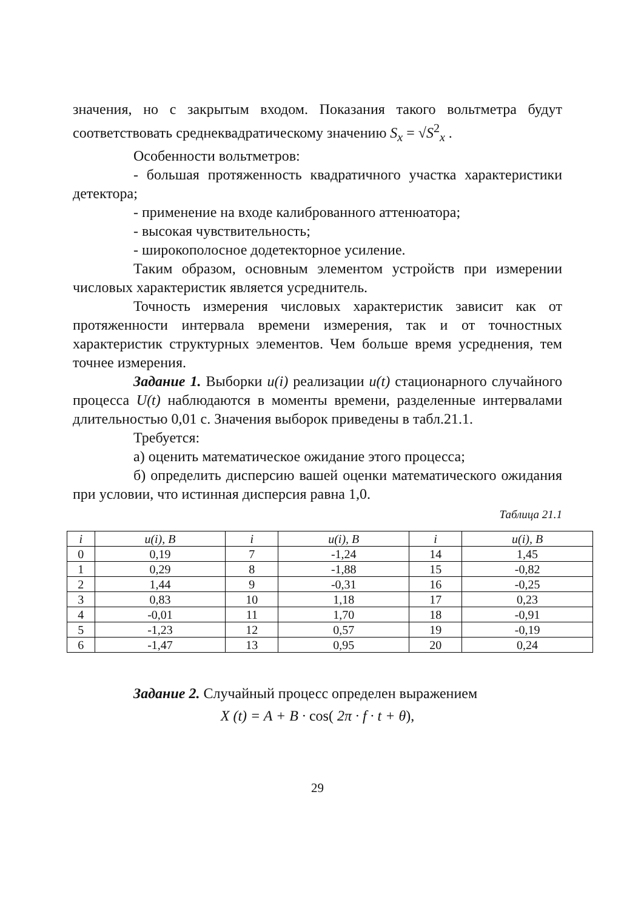значения, но с закрытым входом. Показания такого вольтметра будут соответствовать среднеквадратическому значению S<sub>x</sub> = √S<sup>2</sup><sub>x</sub> .
Особенности вольтметров:
- большая протяженность квадратичного участка характеристики детектора;
- применение на входе калиброванного аттенюатора;
- высокая чувствительность;
- широкополосное додетекторное усиление.
Таким образом, основным элементом устройств при измерении числовых характеристик является усреднитель.
Точность измерения числовых характеристик зависит как от протяженности интервала времени измерения, так и от точностных характеристик структурных элементов. Чем больше время усреднения, тем точнее измерения.
Задание 1. Выборки u(i) реализации u(t) стационарного случайного процесса U(t) наблюдаются в моменты времени, разделенные интервалами длительностью 0,01 с. Значения выборок приведены в табл.21.1.
Требуется:
а) оценить математическое ожидание этого процесса;
б) определить дисперсию вашей оценки математического ожидания при условии, что истинная дисперсия равна 1,0.
Таблица 21.1
| i | u(i), B | i | u(i), B | i | u(i), B |
| --- | --- | --- | --- | --- | --- |
| 0 | 0,19 | 7 | -1,24 | 14 | 1,45 |
| 1 | 0,29 | 8 | -1,88 | 15 | -0,82 |
| 2 | 1,44 | 9 | -0,31 | 16 | -0,25 |
| 3 | 0,83 | 10 | 1,18 | 17 | 0,23 |
| 4 | -0,01 | 11 | 1,70 | 18 | -0,91 |
| 5 | -1,23 | 12 | 0,57 | 19 | -0,19 |
| 6 | -1,47 | 13 | 0,95 | 20 | 0,24 |
Задание 2. Случайный процесс определен выражением
X (t) = A + B · cos( 2π · f · t + θ),
29